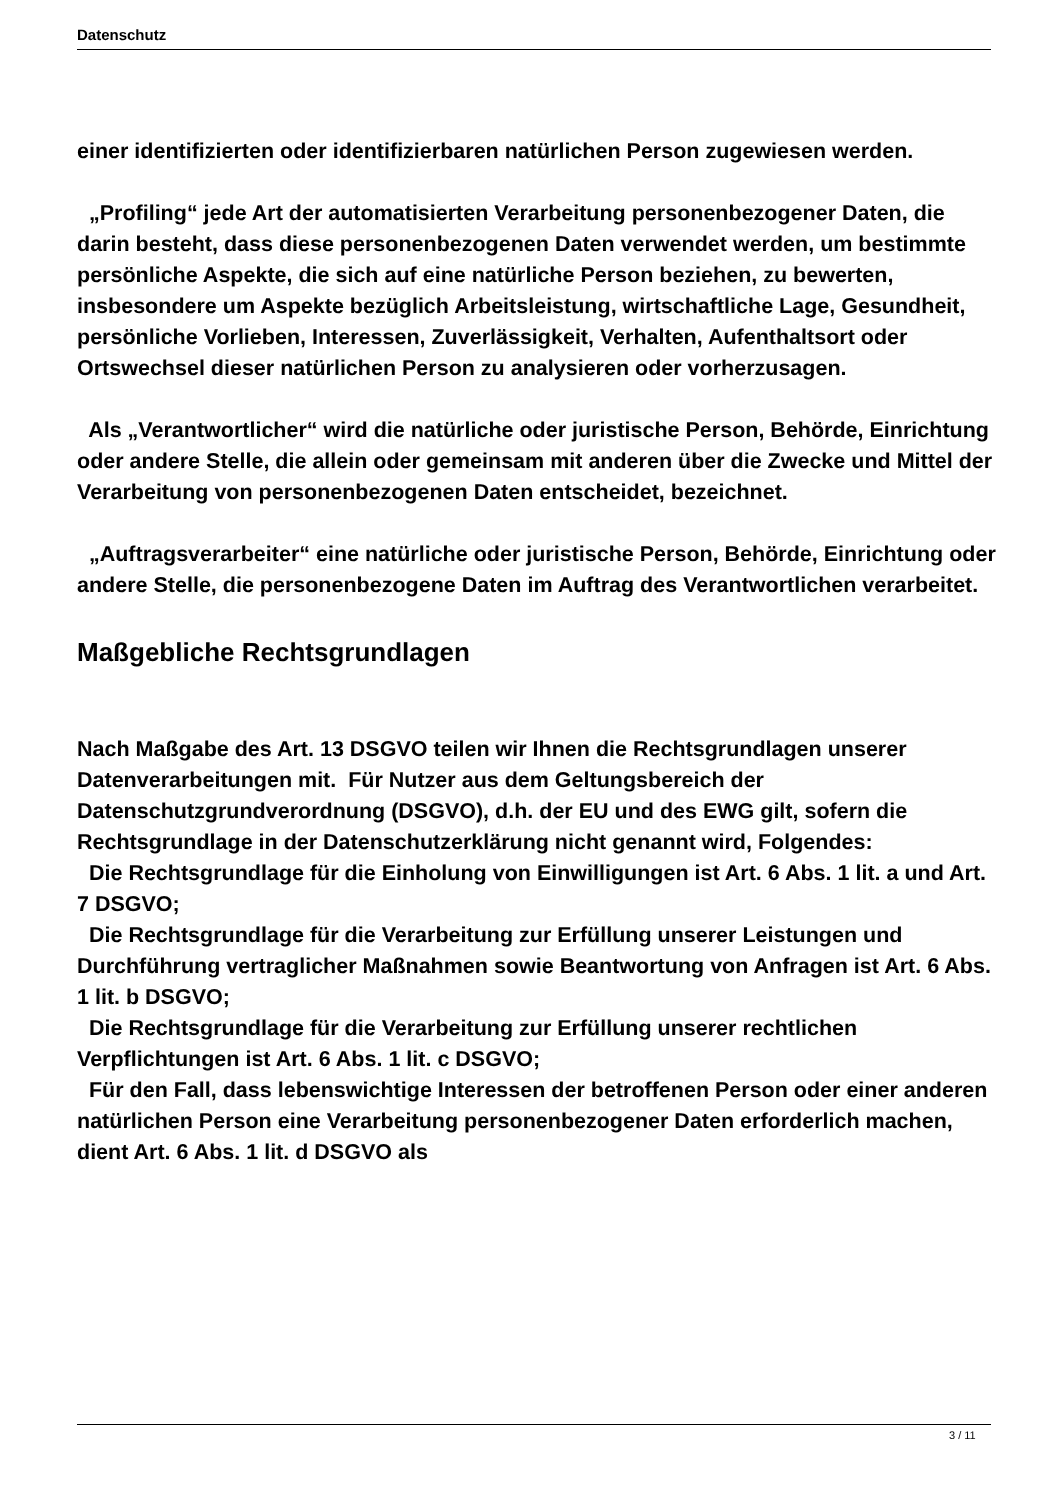Datenschutz
einer identifizierten oder identifizierbaren natürlichen Person zugewiesen werden.
„Profiling“ jede Art der automatisierten Verarbeitung personenbezogener Daten, die darin besteht, dass diese personenbezogenen Daten verwendet werden, um bestimmte persönliche Aspekte, die sich auf eine natürliche Person beziehen, zu bewerten, insbesondere um Aspekte bezüglich Arbeitsleistung, wirtschaftliche Lage, Gesundheit, persönliche Vorlieben, Interessen, Zuverlässigkeit, Verhalten, Aufenthaltsort oder Ortswechsel dieser natürlichen Person zu analysieren oder vorherzusagen.
Als „Verantwortlicher“ wird die natürliche oder juristische Person, Behörde, Einrichtung oder andere Stelle, die allein oder gemeinsam mit anderen über die Zwecke und Mittel der Verarbeitung von personenbezogenen Daten entscheidet, bezeichnet.
„Auftragsverarbeiter“ eine natürliche oder juristische Person, Behörde, Einrichtung oder andere Stelle, die personenbezogene Daten im Auftrag des Verantwortlichen verarbeitet.
Maßgebliche Rechtsgrundlagen
Nach Maßgabe des Art. 13 DSGVO teilen wir Ihnen die Rechtsgrundlagen unserer Datenverarbeitungen mit. Für Nutzer aus dem Geltungsbereich der Datenschutzgrundverordnung (DSGVO), d.h. der EU und des EWG gilt, sofern die Rechtsgrundlage in der Datenschutzerklärung nicht genannt wird, Folgendes:
Die Rechtsgrundlage für die Einholung von Einwilligungen ist Art. 6 Abs. 1 lit. a und Art. 7 DSGVO;
Die Rechtsgrundlage für die Verarbeitung zur Erfüllung unserer Leistungen und Durchführung vertraglicher Maßnahmen sowie Beantwortung von Anfragen ist Art. 6 Abs. 1 lit. b DSGVO;
Die Rechtsgrundlage für die Verarbeitung zur Erfüllung unserer rechtlichen Verpflichtungen ist Art. 6 Abs. 1 lit. c DSGVO;
Für den Fall, dass lebenswichtige Interessen der betroffenen Person oder einer anderen natürlichen Person eine Verarbeitung personenbezogener Daten erforderlich machen, dient Art. 6 Abs. 1 lit. d DSGVO als
3 / 11